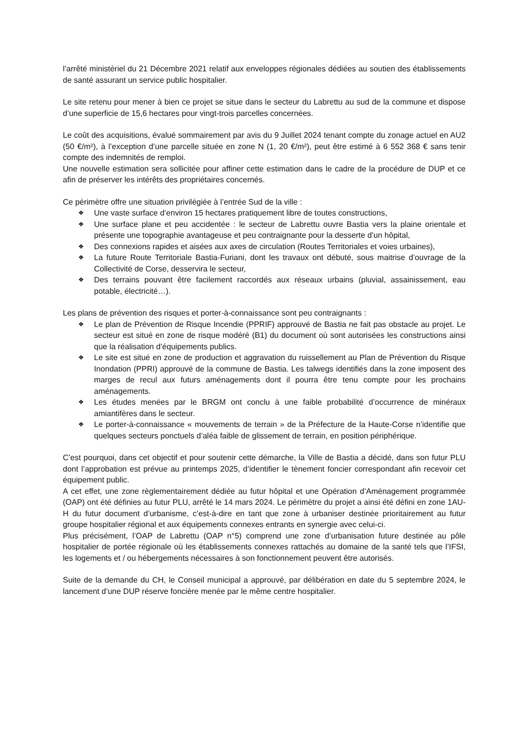l’arrêté ministériel du 21 Décembre 2021 relatif aux enveloppes régionales dédiées au soutien des établissements de santé assurant un service public hospitalier.
Le site retenu pour mener à bien ce projet se situe dans le secteur du Labrettu au sud de la commune et dispose d’une superficie de 15,6 hectares pour vingt-trois parcelles concernées.
Le coût des acquisitions, évalué sommairement par avis du 9 Juillet 2024 tenant compte du zonage actuel en AU2 (50 €/m²), à l’exception d’une parcelle située en zone N (1, 20 €/m²), peut être estimé à 6 552 368 € sans tenir compte des indemnités de remploi.
Une nouvelle estimation sera sollicitée pour affiner cette estimation dans le cadre de la procédure de DUP et ce afin de préserver les intérêts des propriétaires concernés.
Ce périmètre offre une situation privilégiée à l’entrée Sud de la ville :
❖ Une vaste surface d’environ 15 hectares pratiquement libre de toutes constructions,
❖ Une surface plane et peu accidentée : le secteur de Labrettu ouvre Bastia vers la plaine orientale et présente une topographie avantageuse et peu contraignante pour la desserte d’un hôpital,
❖ Des connexions rapides et aisées aux axes de circulation (Routes Territoriales et voies urbaines),
❖ La future Route Territoriale Bastia-Furiani, dont les travaux ont débuté, sous maitrise d’ouvrage de la Collectivité de Corse, desservira le secteur,
❖ Des terrains pouvant être facilement raccordés aux réseaux urbains (pluvial, assainissement, eau potable, électricité…).
Les plans de prévention des risques et porter-à-connaissance sont peu contraignants :
❖ Le plan de Prévention de Risque Incendie (PPRIF) approuvé de Bastia ne fait pas obstacle au projet. Le secteur est situé en zone de risque modéré (B1) du document où sont autorisées les constructions ainsi que la réalisation d’équipements publics.
❖ Le site est situé en zone de production et aggravation du ruissellement au Plan de Prévention du Risque Inondation (PPRI) approuvé de la commune de Bastia. Les talwegs identifiés dans la zone imposent des marges de recul aux futurs aménagements dont il pourra être tenu compte pour les prochains aménagements.
❖ Les études menées par le BRGM ont conclu à une faible probabilité d’occurrence de minéraux amiantifères dans le secteur.
❖ Le porter-à-connaissance « mouvements de terrain » de la Préfecture de la Haute-Corse n’identifie que quelques secteurs ponctuels d’aléa faible de glissement de terrain, en position périphérique.
C’est pourquoi, dans cet objectif et pour soutenir cette démarche, la Ville de Bastia a décidé, dans son futur PLU dont l’approbation est prévue au printemps 2025, d’identifier le tènement foncier correspondant afin recevoir cet équipement public.
A cet effet, une zone règlementairement dédiée au futur hôpital et une Opération d’Aménagement programmée (OAP) ont été définies au futur PLU, arrêté le 14 mars 2024. Le périmètre du projet a ainsi été défini en zone 1AU-H du futur document d’urbanisme, c’est-à-dire en tant que zone à urbaniser destinée prioritairement au futur groupe hospitalier régional et aux équipements connexes entrants en synergie avec celui-ci.
Plus précisément, l’OAP de Labrettu (OAP n°5) comprend une zone d’urbanisation future destinée au pôle hospitalier de portée régionale où les établissements connexes rattachés au domaine de la santé tels que l’IFSI, les logements et / ou hébergements nécessaires à son fonctionnement peuvent être autorisés.
Suite de la demande du CH, le Conseil municipal a approuvé, par délibération en date du 5 septembre 2024, le lancement d’une DUP réserve foncière menée par le même centre hospitalier.